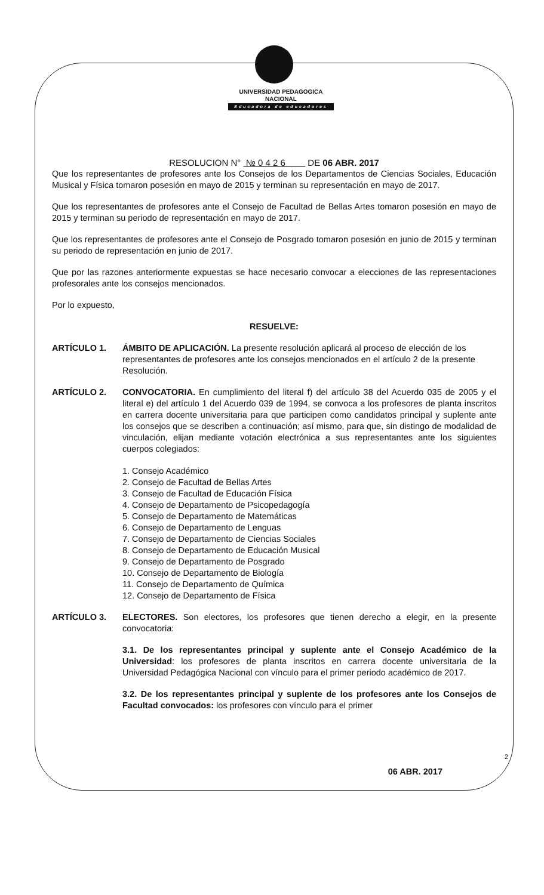UNIVERSIDAD PEDAGOGICA
NACIONAL
Educadora de educadores
RESOLUCION N° № 0 4 2 6 DE 06 ABR. 2017
Que los representantes de profesores ante los Consejos de los Departamentos de Ciencias Sociales, Educación Musical y Física tomaron posesión en mayo de 2015 y terminan su representación en mayo de 2017.
Que los representantes de profesores ante el Consejo de Facultad de Bellas Artes tomaron posesión en mayo de 2015 y terminan su periodo de representación en mayo de 2017.
Que los representantes de profesores ante el Consejo de Posgrado tomaron posesión en junio de 2015 y terminan su periodo de representación en junio de 2017.
Que por las razones anteriormente expuestas se hace necesario convocar a elecciones de las representaciones profesorales ante los consejos mencionados.
Por lo expuesto,
RESUELVE:
ARTÍCULO 1. ÁMBITO DE APLICACIÓN. La presente resolución aplicará al proceso de elección de los representantes de profesores ante los consejos mencionados en el artículo 2 de la presente Resolución.
ARTÍCULO 2. CONVOCATORIA. En cumplimiento del literal f) del artículo 38 del Acuerdo 035 de 2005 y el literal e) del artículo 1 del Acuerdo 039 de 1994, se convoca a los profesores de planta inscritos en carrera docente universitaria para que participen como candidatos principal y suplente ante los consejos que se describen a continuación; así mismo, para que, sin distingo de modalidad de vinculación, elijan mediante votación electrónica a sus representantes ante los siguientes cuerpos colegiados:
1. Consejo Académico
2. Consejo de Facultad de Bellas Artes
3. Consejo de Facultad de Educación Física
4. Consejo de Departamento de Psicopedagogía
5. Consejo de Departamento de Matemáticas
6. Consejo de Departamento de Lenguas
7. Consejo de Departamento de Ciencias Sociales
8. Consejo de Departamento de Educación Musical
9. Consejo de Departamento de Posgrado
10. Consejo de Departamento de Biología
11. Consejo de Departamento de Química
12. Consejo de Departamento de Física
ARTÍCULO 3. ELECTORES. Son electores, los profesores que tienen derecho a elegir, en la presente convocatoria:
3.1. De los representantes principal y suplente ante el Consejo Académico de la Universidad: los profesores de planta inscritos en carrera docente universitaria de la Universidad Pedagógica Nacional con vínculo para el primer periodo académico de 2017.
3.2. De los representantes principal y suplente de los profesores ante los Consejos de Facultad convocados: los profesores con vínculo para el primer
2
06 ABR. 2017